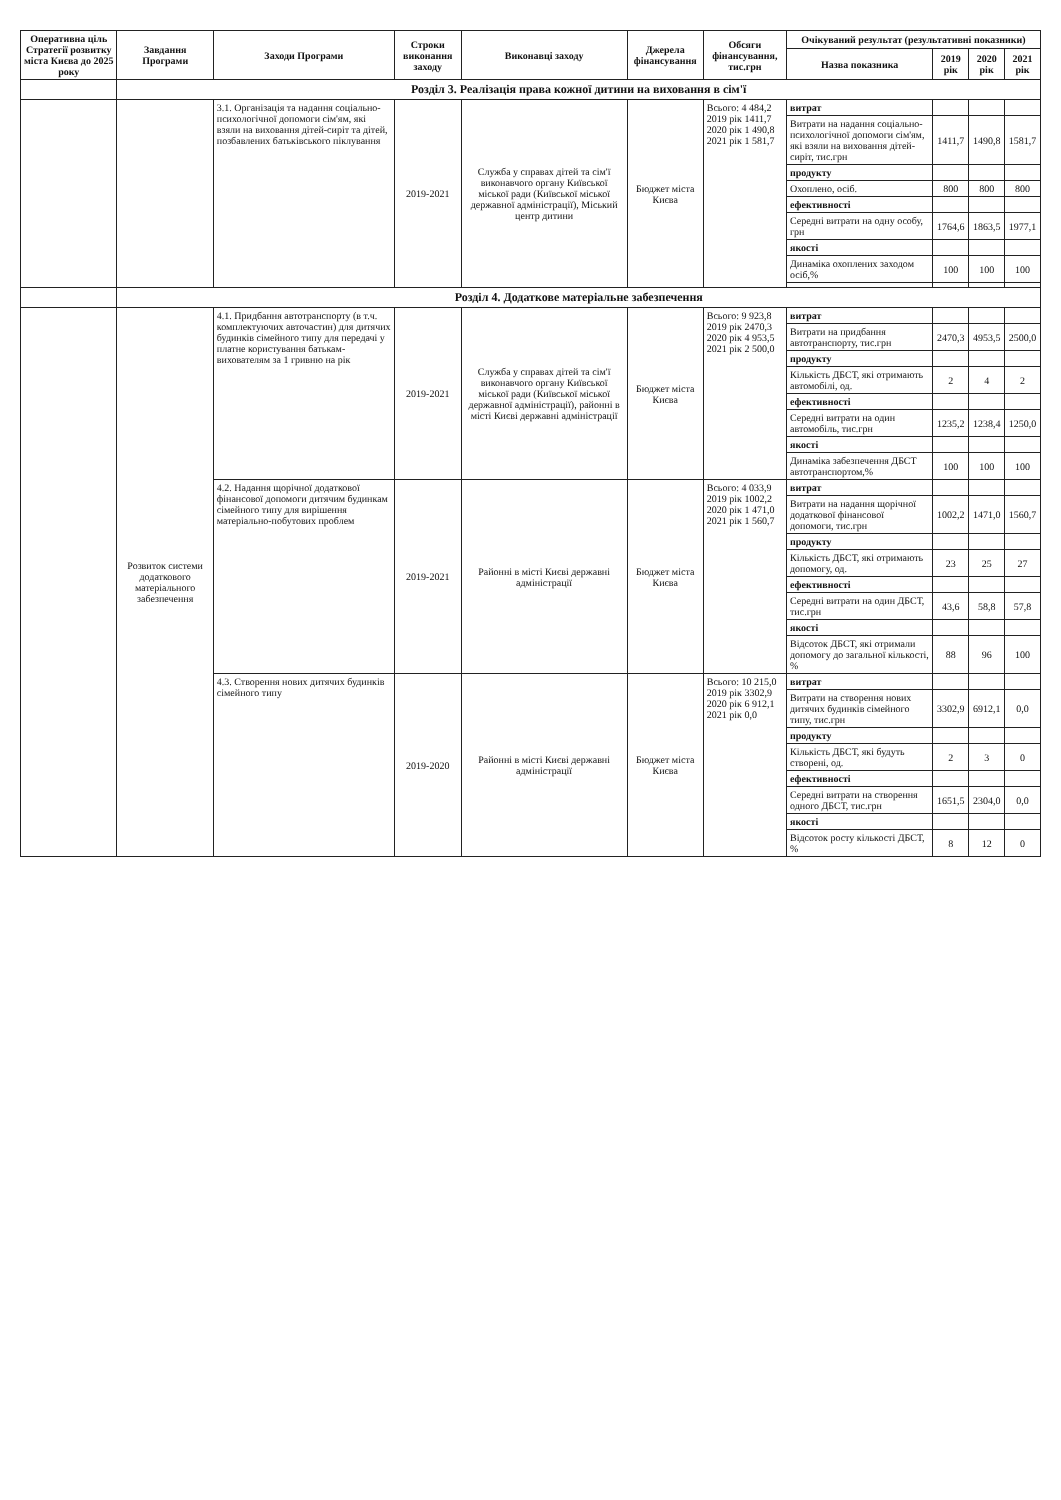| Оперативна ціль Стратегії розвитку міста Києва до 2025 року | Завдання Програми | Заходи Програми | Строки виконання заходу | Виконавці заходу | Джерела фінансування | Обсяги фінансування, тис.грн | Очікуваний результат (результативні показники) | | | |
| --- | --- | --- | --- | --- | --- | --- | --- | --- | --- | --- |
| | | | | | | | Назва показника | 2019 рік | 2020 рік | 2021 рік |
| | Розділ 3. Реалізація права кожної дитини на виховання в сім'ї | | | | | | | | | |
| | | 3.1. Організація та надання соціально-психологічної допомоги сім'ям, які взяли на виховання дітей-сиріт та дітей, позбавлених батьківського піклування | 2019-2021 | Служба у справах дітей та сім'ї виконавчого органу Київської міської ради (Київської міської державної адміністрації), Міський центр дитини | Бюджет міста Києва | Всього: 4 484,2 2019 рік 1411,7 2020 рік 1 490,8 2021 рік 1 581,7 | витрат | | | |
| | | | | | | | Витрати на надання соціально-психологічної допомоги сім'ям, які взяли на виховання дітей-сиріт, тис.грн | 1411,7 | 1490,8 | 1581,7 |
| | | | | | | | продукту | | | |
| | | | | | | | Охоплено, осіб. | 800 | 800 | 800 |
| | | | | | | | ефективності | | | |
| | | | | | | | Середні витрати на одну особу, грн | 1764,6 | 1863,5 | 1977,1 |
| | | | | | | | якості | | | |
| | | | | | | | Динаміка охоплених заходом осіб,% | 100 | 100 | 100 |
| | Розділ 4. Додаткове матеріальне забезпечення | | | | | | | | | |
| | Розвиток системи додаткового матеріального забезпечення | 4.1. Придбання автотранспорту (в т.ч. комплектуючих авточастин) для дитячих будинків сімейного типу для передачі у платне користування батькам-вихователям за 1 гривню на рік | 2019-2021 | Служба у справах дітей та сім'ї виконавчого органу Київської міської ради (Київської міської державної адміністрації), районні в місті Києві державні адміністрації | Бюджет міста Києва | Всього: 9 923,8 2019 рік 2470,3 2020 рік 4 953,5 2021 рік 2 500,0 | витрат | | | |
| | | | | | | | Витрати на придбання автотранспорту, тис.грн | 2470,3 | 4953,5 | 2500,0 |
| | | | | | | | продукту | | | |
| | | | | | | | Кількість ДБСТ, які отримають автомобілі, од. | 2 | 4 | 2 |
| | | | | | | | ефективності | | | |
| | | | | | | | Середні витрати на один автомобіль, тис.грн | 1235,2 | 1238,4 | 1250,0 |
| | | | | | | | якості | | | |
| | | | | | | | Динаміка забезпечення ДБСТ автотранспортом,% | 100 | 100 | 100 |
| | | 4.2. Надання щорічної додаткової фінансової допомоги дитячим будинкам сімейного типу для вирішення матеріально-побутових проблем | 2019-2021 | Районні в місті Києві державні адміністрації | Бюджет міста Києва | Всього: 4 033,9 2019 рік 1002,2 2020 рік 1 471,0 2021 рік 1 560,7 | витрат | | | |
| | | | | | | | Витрати на надання щорічної додаткової фінансової допомоги, тис.грн | 1002,2 | 1471,0 | 1560,7 |
| | | | | | | | продукту | | | |
| | | | | | | | Кількість ДБСТ, які отримають допомогу, од. | 23 | 25 | 27 |
| | | | | | | | ефективності | | | |
| | | | | | | | Середні витрати на один ДБСТ, тис.грн | 43,6 | 58,8 | 57,8 |
| | | | | | | | якості | | | |
| | | | | | | | Відсоток ДБСТ, які отримали допомогу до загальної кількості, % | 88 | 96 | 100 |
| | | 4.3. Створення нових дитячих будинків сімейного типу | 2019-2020 | Районні в місті Києві державні адміністрації | Бюджет міста Києва | Всього: 10 215,0 2019 рік 3302,9 2020 рік 6 912,1 2021 рік 0,0 | витрат | | | |
| | | | | | | | Витрати на створення нових дитячих будинків сімейного типу, тис.грн | 3302,9 | 6912,1 | 0,0 |
| | | | | | | | продукту | | | |
| | | | | | | | Кількість ДБСТ, які будуть створені, од. | 2 | 3 | 0 |
| | | | | | | | ефективності | | | |
| | | | | | | | Середні витрати на створення одного ДБСТ, тис.грн | 1651,5 | 2304,0 | 0,0 |
| | | | | | | | якості | | | |
| | | | | | | | Відсоток росту кількості ДБСТ, % | 8 | 12 | 0 |